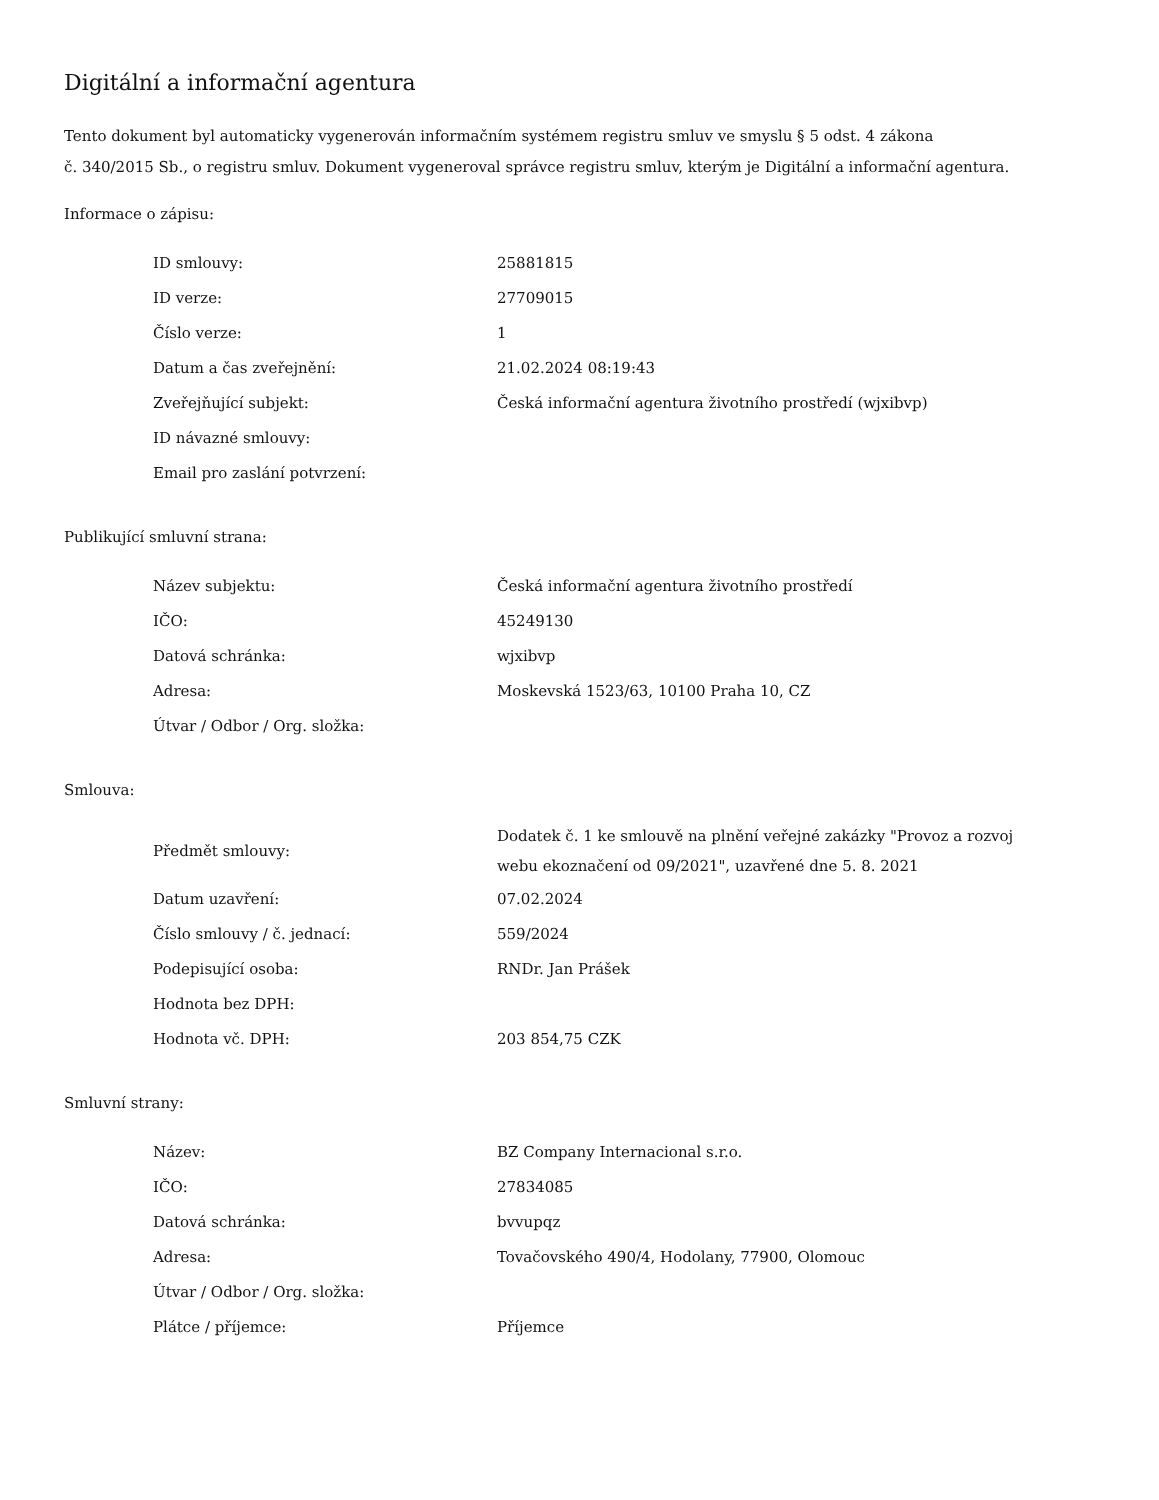Digitální a informační agentura
Tento dokument byl automaticky vygenerován informačním systémem registru smluv ve smyslu § 5 odst. 4 zákona
č. 340/2015 Sb., o registru smluv. Dokument vygeneroval správce registru smluv, kterým je Digitální a informační agentura.
Informace o zápisu:
| ID smlouvy: | 25881815 |
| ID verze: | 27709015 |
| Číslo verze: | 1 |
| Datum a čas zveřejnění: | 21.02.2024 08:19:43 |
| Zveřejňující subjekt: | Česká informační agentura životního prostředí (wjxibvp) |
| ID návazné smlouvy: | |
| Email pro zaslání potvrzení: | |
Publikující smluvní strana:
| Název subjektu: | Česká informační agentura životního prostředí |
| IČO: | 45249130 |
| Datová schránka: | wjxibvp |
| Adresa: | Moskevská 1523/63, 10100 Praha 10, CZ |
| Útvar / Odbor / Org. složka: | |
Smlouva:
| Předmět smlouvy: | Dodatek č. 1 ke smlouvě na plnění veřejné zakázky "Provoz a rozvoj webu ekoznačení od 09/2021", uzavřené dne 5. 8. 2021 |
| Datum uzavření: | 07.02.2024 |
| Číslo smlouvy / č. jednací: | 559/2024 |
| Podepisující osoba: | RNDr. Jan Prášek |
| Hodnota bez DPH: | |
| Hodnota vč. DPH: | 203 854,75 CZK |
Smluvní strany:
| Název: | BZ Company Internacional s.r.o. |
| IČO: | 27834085 |
| Datová schránka: | bvvupqz |
| Adresa: | Tovačovského 490/4, Hodolany, 77900, Olomouc |
| Útvar / Odbor / Org. složka: | |
| Plátce / příjemce: | Příjemce |